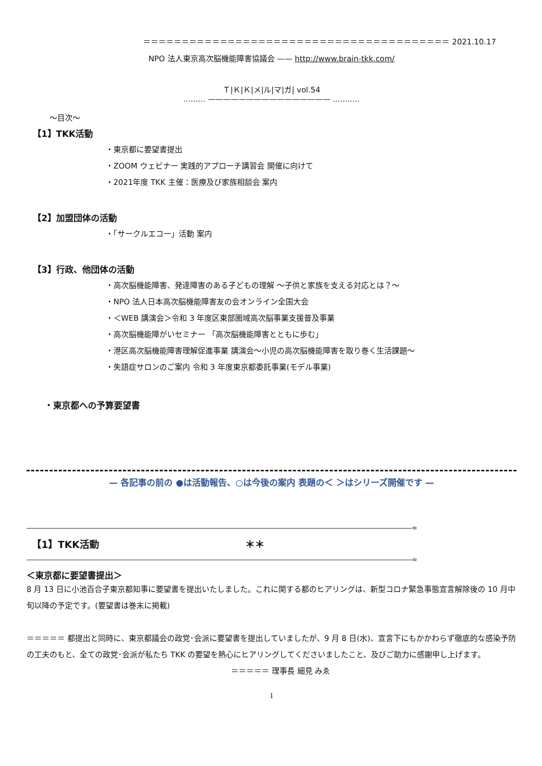＝＝＝＝＝＝＝＝＝＝＝＝＝＝＝＝＝＝＝＝＝＝＝＝＝＝＝＝＝＝＝＝＝＝＝＝＝＝＝＝ 2021.10.17
NPO 法人東京高次脳機能障害協議会 —— http://www.brain-tkk.com/
Ｔ|Ｋ|Ｋ|メ|ル|マ|ガ| vol.54
......... ———————————————— ...........
～目次～
【1】TKK活動
・東京都に要望書提出
・ZOOM ウェビナー 実践的アプローチ講習会 開催に向けて
・2021年度 TKK 主催：医療及び家族相談会 案内
【2】加盟団体の活動
・「サークルエコー」活動 案内
【3】行政、他団体の活動
・高次脳機能障害、発達障害のある子どもの理解 ～子供と家族を支える対応とは？～
・NPO 法人日本高次脳機能障害友の会オンライン全国大会
・＜WEB 講演会＞令和 3 年度区東部圏域高次脳事業支援普及事業
・高次脳機能障がいセミナー 「高次脳機能障害とともに歩む」
・港区高次脳機能障害理解促進事業 講演会～小児の高次脳機能障害を取り巻く生活課題～
・失語症サロンのご案内 令和 3 年度東京都委託事業(モデル事業)
・東京都への予算要望書
— 各記事の前の ●は活動報告、○は今後の案内 表題の＜ ＞はシリーズ開催です —
――――――――――――――――――――――――――――――――――――――――――――――――――――――――――∞
【1】TKK活動 ＊＊
――――――――――――――――――――――――――――――――――――――――――――――――――――――――――∞
＜東京都に要望書提出＞
8 月 13 日に小池百合子東京都知事に要望書を提出いたしました。これに関する都のヒアリングは、新型コロナ緊急事態宣言解除後の 10 月中旬以降の予定です。(要望書は巻末に掲載)
＝＝＝＝＝ 都提出と同時に、東京都議会の政党･会派に要望書を提出していましたが、9 月 8 日(水)、宣言下にもかかわらず徹底的な感染予防の工夫のもと、全ての政党･会派が私たち TKK の要望を熱心にヒアリングしてくださいましたこと、及びご助力に感謝申し上げます。 ＝＝＝＝＝ 理事長 細見 みゑ
1